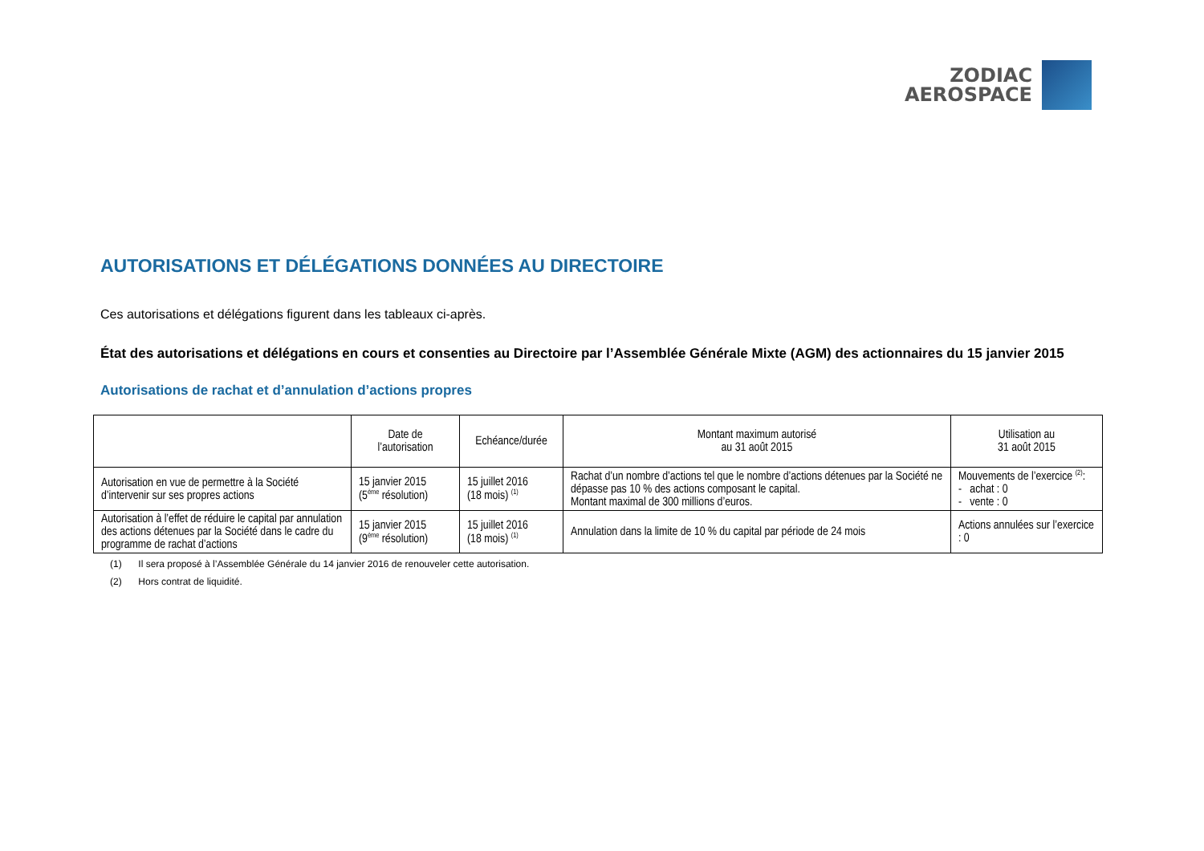ZODIAC
AEROSPACE
AUTORISATIONS ET DÉLÉGATIONS DONNÉES AU DIRECTOIRE
Ces autorisations et délégations figurent dans les tableaux ci-après.
État des autorisations et délégations en cours et consenties au Directoire par l’Assemblée Générale Mixte (AGM) des actionnaires du 15 janvier 2015
Autorisations de rachat et d’annulation d’actions propres
| | Date de l’autorisation | Echéance/durée | Montant maximum autorisé au 31 août 2015 | Utilisation au 31 août 2015 |
| --- | --- | --- | --- | --- |
| Autorisation en vue de permettre à la Société d’intervenir sur ses propres actions | 15 janvier 2015 (5<sup>ème</sup> résolution) | 15 juillet 2016 (18 mois) <sup>(1)</sup> | Rachat d’un nombre d’actions tel que le nombre d’actions détenues par la Société ne dépasse pas 10 % des actions composant le capital. Montant maximal de 300 millions d’euros. | Mouvements de l’exercice <sup>(2)</sup>: - achat : 0 - vente : 0 |
| Autorisation à l’effet de réduire le capital par annulation des actions détenues par la Société dans le cadre du programme de rachat d’actions | 15 janvier 2015 (9<sup>ème</sup> résolution) | 15 juillet 2016 (18 mois) <sup>(1)</sup> | Annulation dans la limite de 10 % du capital par période de 24 mois | Actions annulées sur l’exercice : 0 |
(1) Il sera proposé à l’Assemblée Générale du 14 janvier 2016 de renouveler cette autorisation.
(2) Hors contrat de liquidité.